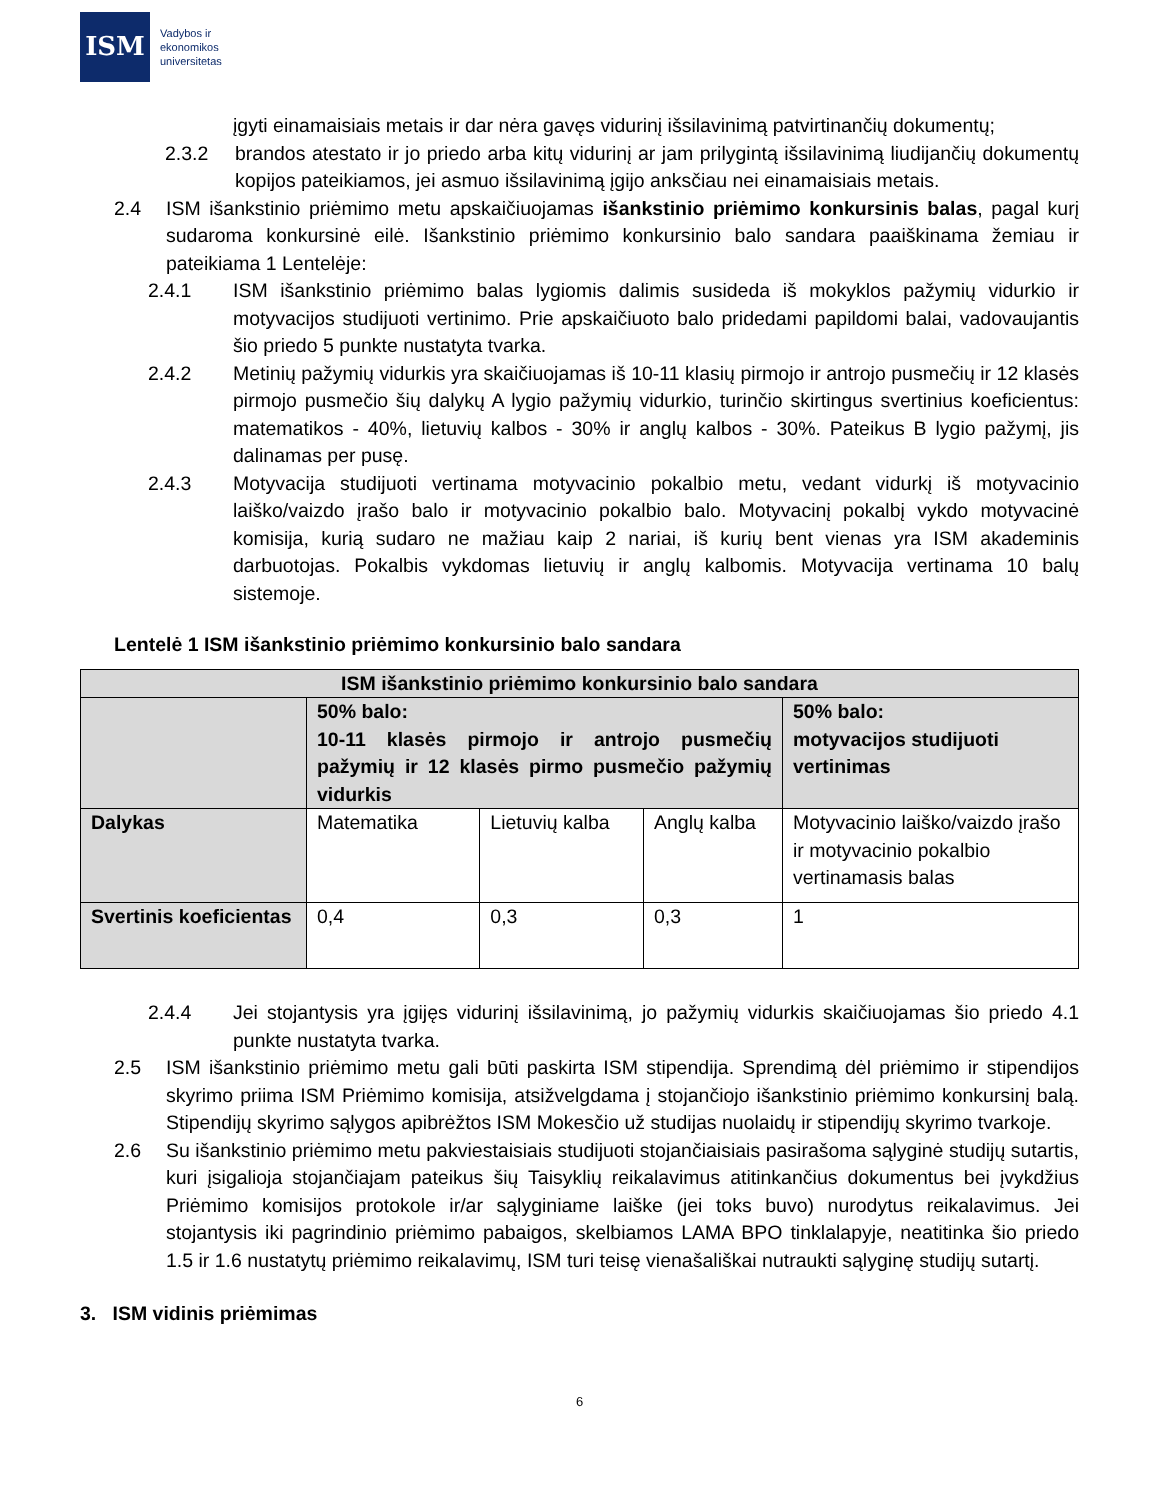ISM
Vadybos ir
ekonomikos
universitetas
įgyti einamaisiais metais ir dar nėra gavęs vidurinį išsilavinimą patvirtinančių dokumentų;
2.3.2 brandos atestato ir jo priedo arba kitų vidurinį ar jam prilygintą išsilavinimą liudijančių dokumentų kopijos pateikiamos, jei asmuo išsilavinimą įgijo anksčiau nei einamaisiais metais.
2.4 ISM išankstinio priėmimo metu apskaičiuojamas išankstinio priėmimo konkursinis balas, pagal kurį sudaroma konkursinė eilė. Išankstinio priėmimo konkursinio balo sandara paaiškinama žemiau ir pateikiama 1 Lentelėje:
2.4.1 ISM išankstinio priėmimo balas lygiomis dalimis susideda iš mokyklos pažymių vidurkio ir motyvacijos studijuoti vertinimo. Prie apskaičiuoto balo pridedami papildomi balai, vadovaujantis šio priedo 5 punkte nustatyta tvarka.
2.4.2 Metinių pažymių vidurkis yra skaičiuojamas iš 10-11 klasių pirmojo ir antrojo pusmečių ir 12 klasės pirmojo pusmečio šių dalykų A lygio pažymių vidurkio, turinčio skirtingus svertinius koeficientus: matematikos - 40%, lietuvių kalbos - 30% ir anglų kalbos - 30%. Pateikus B lygio pažymį, jis dalinamas per pusę.
2.4.3 Motyvacija studijuoti vertinama motyvacinio pokalbio metu, vedant vidurkį iš motyvacinio laiško/vaizdo įrašo balo ir motyvacinio pokalbio balo. Motyvacinį pokalbį vykdo motyvacinė komisija, kurią sudaro ne mažiau kaip 2 nariai, iš kurių bent vienas yra ISM akademinis darbuotojas. Pokalbis vykdomas lietuvių ir anglų kalbomis. Motyvacija vertinama 10 balų sistemoje.
Lentelė 1 ISM išankstinio priėmimo konkursinio balo sandara
| ISM išankstinio priėmimo konkursinio balo sandara | | | | |
| | 50% balo: 10-11 klasės pirmojo ir antrojo pusmečių pažymių ir 12 klasės pirmo pusmečio pažymių vidurkis | | | 50% balo: motyvacijos studijuoti vertinimas |
| Dalykas | Matematika | Lietuvių kalba | Anglų kalba | Motyvacinio laiško/vaizdo įrašo ir motyvacinio pokalbio vertinamasis balas |
| Svertinis koeficientas | 0,4 | 0,3 | 0,3 | 1 |
2.4.4 Jei stojantysis yra įgijęs vidurinį išsilavinimą, jo pažymių vidurkis skaičiuojamas šio priedo 4.1 punkte nustatyta tvarka.
2.5 ISM išankstinio priėmimo metu gali būti paskirta ISM stipendija. Sprendimą dėl priėmimo ir stipendijos skyrimo priima ISM Priėmimo komisija, atsižvelgdama į stojančiojo išankstinio priėmimo konkursinį balą. Stipendijų skyrimo sąlygos apibrėžtos ISM Mokesčio už studijas nuolaidų ir stipendijų skyrimo tvarkoje.
2.6 Su išankstinio priėmimo metu pakviestaisiais studijuoti stojančiaisiais pasirašoma sąlyginė studijų sutartis, kuri įsigalioja stojančiajam pateikus šių Taisyklių reikalavimus atitinkančius dokumentus bei įvykdžius Priėmimo komisijos protokole ir/ar sąlyginiame laiške (jei toks buvo) nurodytus reikalavimus. Jei stojantysis iki pagrindinio priėmimo pabaigos, skelbiamos LAMA BPO tinklalapyje, neatitinka šio priedo 1.5 ir 1.6 nustatytų priėmimo reikalavimų, ISM turi teisę vienašališkai nutraukti sąlyginę studijų sutartį.
3. ISM vidinis priėmimas
6